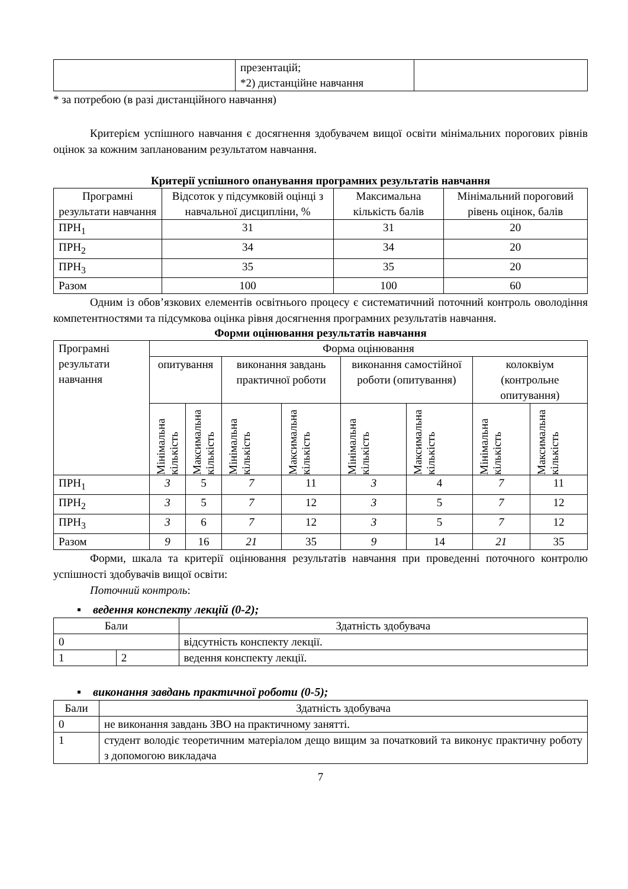| | презентацій; *2) дистанційне навчання | |
* за потребою (в разі дистанційного навчання)
Критерієм успішного навчання є досягнення здобувачем вищої освіти мінімальних порогових рівнів оцінок за кожним запланованим результатом навчання.
Критерії успішного опанування програмних результатів навчання
| Програмні результати навчання | Відсоток у підсумковій оцінці з навчальної дисципліни, % | Максимальна кількість балів | Мінімальний пороговий рівень оцінок, балів |
| --- | --- | --- | --- |
| ПРН<sub>1</sub> | 31 | 31 | 20 |
| ПРН<sub>2</sub> | 34 | 34 | 20 |
| ПРН<sub>3</sub> | 35 | 35 | 20 |
| Разом | 100 | 100 | 60 |
Одним із обов’язкових елементів освітнього процесу є систематичний поточний контроль оволодіння компетентностями та підсумкова оцінка рівня досягнення програмних результатів навчання.
Форми оцінювання результатів навчання
| Програмні результати навчання | Форма оцінювання | | | | | | | |
| | опитування | | виконання завдань практичної роботи | | виконання самостійної роботи (опитування) | | колоквіум (контрольне опитування) | |
| | Мінімальна кількість | Максимальна кількість | Мінімальна кількість | Максимальна кількість | Мінімальна кількість | Максимальна кількість | Мінімальна кількість | Максимальна кількість |
| ПРН<sub>1</sub> | 3 | 5 | 7 | 11 | 3 | 4 | 7 | 11 |
| ПРН<sub>2</sub> | 3 | 5 | 7 | 12 | 3 | 5 | 7 | 12 |
| ПРН<sub>3</sub> | 3 | 6 | 7 | 12 | 3 | 5 | 7 | 12 |
| Разом | 9 | 16 | 21 | 35 | 9 | 14 | 21 | 35 |
Форми, шкала та критерії оцінювання результатів навчання при проведенні поточного контролю успішності здобувачів вищої освіти:
Поточний контроль:
▪ ведення конспекту лекцій (0-2);
| Бали | | Здатність здобувача |
| 0 | | відсутність конспекту лекції. |
| 1 | 2 | ведення конспекту лекції. |
▪ виконання завдань практичної роботи (0-5);
| Бали | Здатність здобувача |
| 0 | не виконання завдань ЗВО на практичному занятті. |
| 1 | студент володіє теоретичним матеріалом дещо вищим за початковий та виконує практичну роботу з допомогою викладача |
7